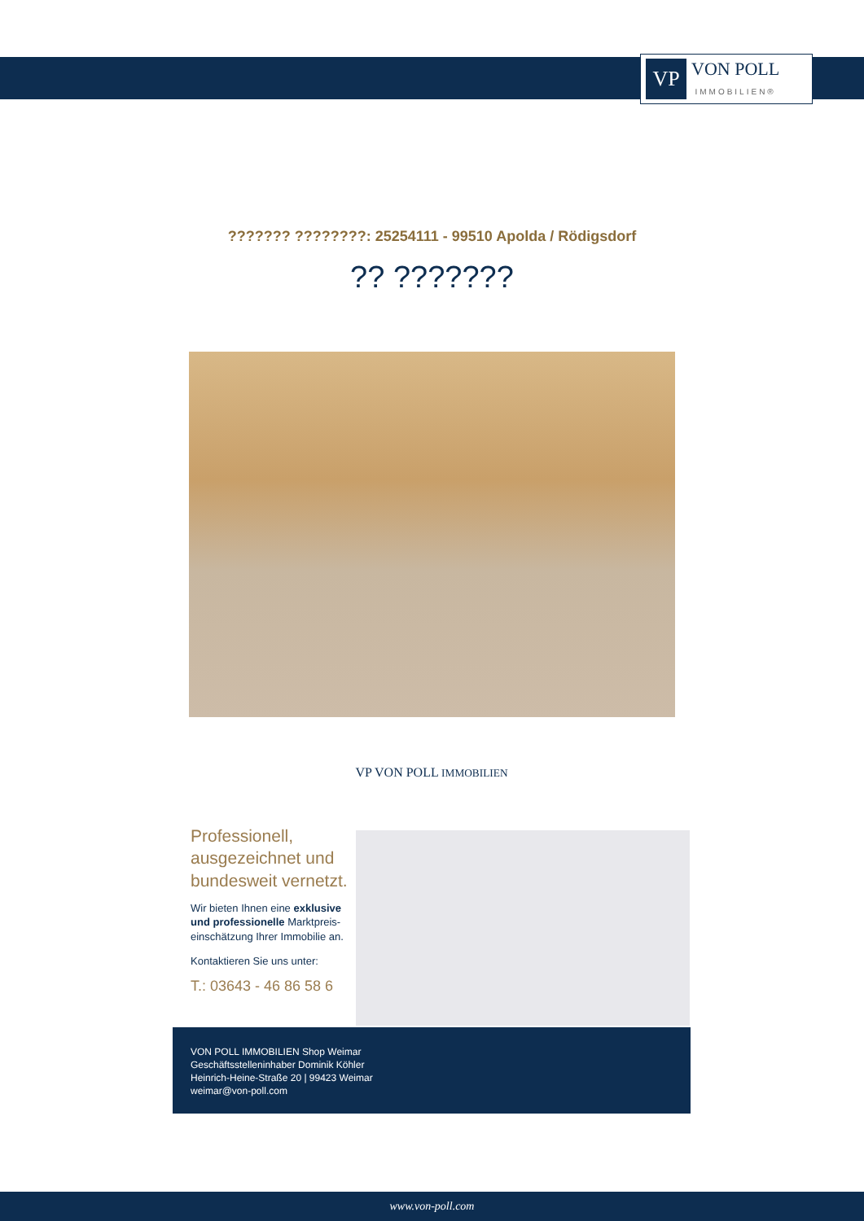VP
VON POLL
IMMOBILIEN®
??????? ????????: 25254111 - 99510 Apolda / Rödigsdorf
?? ???????
VP VON POLL IMMOBILIEN
Professionell,
ausgezeichnet und
bundesweit vernetzt.
Wir bieten Ihnen eine exklusive
und professionelle Marktpreis-
einschätzung Ihrer Immobilie an.
Kontaktieren Sie uns unter:
T.: 03643 - 46 86 58 6
VON POLL IMMOBILIEN Shop Weimar
Geschäftsstelleninhaber Dominik Köhler
Heinrich-Heine-Straße 20 | 99423 Weimar
weimar@von-poll.com
www.von-poll.com